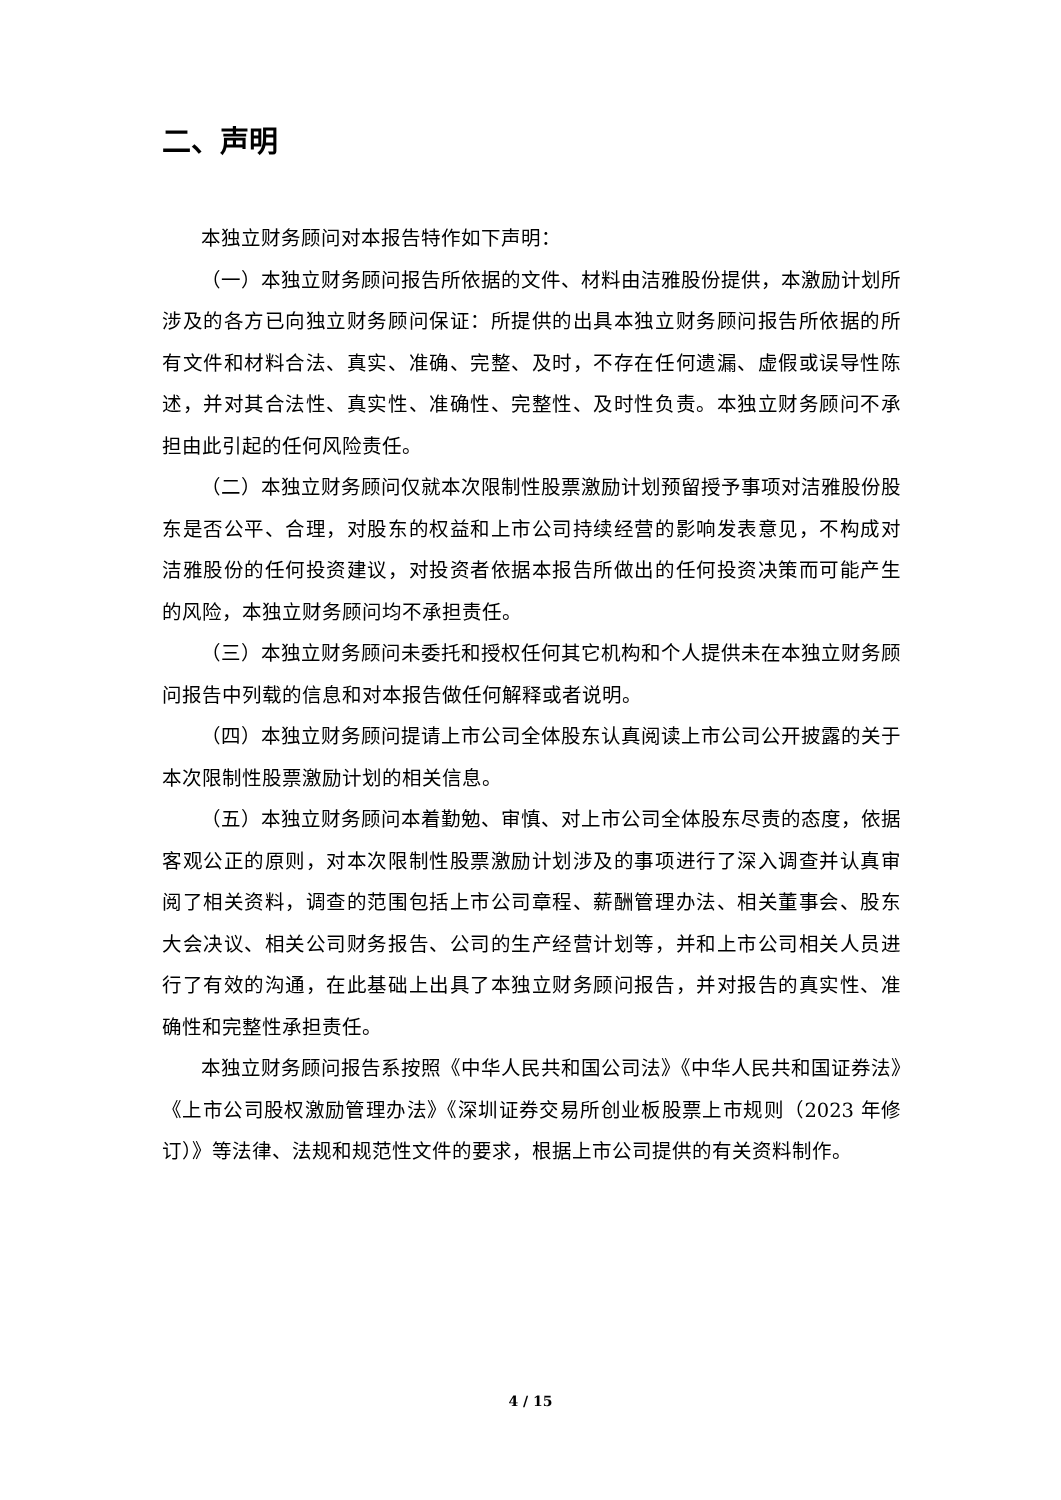二、声明
本独立财务顾问对本报告特作如下声明：
（一）本独立财务顾问报告所依据的文件、材料由洁雅股份提供，本激励计划所涉及的各方已向独立财务顾问保证：所提供的出具本独立财务顾问报告所依据的所有文件和材料合法、真实、准确、完整、及时，不存在任何遗漏、虚假或误导性陈述，并对其合法性、真实性、准确性、完整性、及时性负责。本独立财务顾问不承担由此引起的任何风险责任。
（二）本独立财务顾问仅就本次限制性股票激励计划预留授予事项对洁雅股份股东是否公平、合理，对股东的权益和上市公司持续经营的影响发表意见，不构成对洁雅股份的任何投资建议，对投资者依据本报告所做出的任何投资决策而可能产生的风险，本独立财务顾问均不承担责任。
（三）本独立财务顾问未委托和授权任何其它机构和个人提供未在本独立财务顾问报告中列载的信息和对本报告做任何解释或者说明。
（四）本独立财务顾问提请上市公司全体股东认真阅读上市公司公开披露的关于本次限制性股票激励计划的相关信息。
（五）本独立财务顾问本着勤勉、审慎、对上市公司全体股东尽责的态度，依据客观公正的原则，对本次限制性股票激励计划涉及的事项进行了深入调查并认真审阅了相关资料，调查的范围包括上市公司章程、薪酬管理办法、相关董事会、股东大会决议、相关公司财务报告、公司的生产经营计划等，并和上市公司相关人员进行了有效的沟通，在此基础上出具了本独立财务顾问报告，并对报告的真实性、准确性和完整性承担责任。
本独立财务顾问报告系按照《中华人民共和国公司法》《中华人民共和国证券法》《上市公司股权激励管理办法》《深圳证券交易所创业板股票上市规则（2023 年修订）》等法律、法规和规范性文件的要求，根据上市公司提供的有关资料制作。
4 / 15